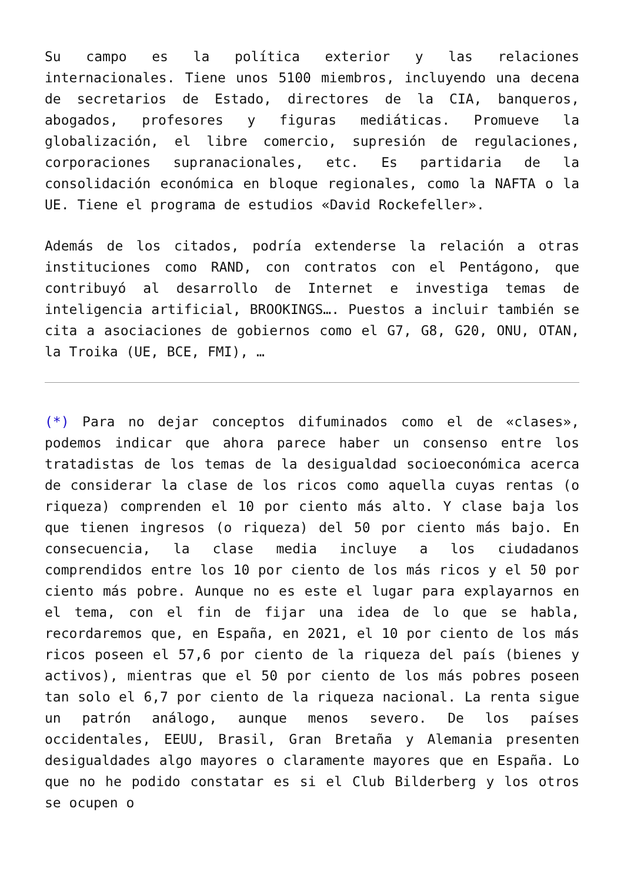Su campo es la política exterior y las relaciones internacionales. Tiene unos 5100 miembros, incluyendo una decena de secretarios de Estado, directores de la CIA, banqueros, abogados, profesores y figuras mediáticas. Promueve la globalización, el libre comercio, supresión de regulaciones, corporaciones supranacionales, etc. Es partidaria de la consolidación económica en bloque regionales, como la NAFTA o la UE. Tiene el programa de estudios «David Rockefeller».
Además de los citados, podría extenderse la relación a otras instituciones como RAND, con contratos con el Pentágono, que contribuyó al desarrollo de Internet e investiga temas de inteligencia artificial, BROOKINGS…. Puestos a incluir también se cita a asociaciones de gobiernos como el G7, G8, G20, ONU, OTAN, la Troika (UE, BCE, FMI), …
(*) Para no dejar conceptos difuminados como el de «clases», podemos indicar que ahora parece haber un consenso entre los tratadistas de los temas de la desigualdad socioeconómica acerca de considerar la clase de los ricos como aquella cuyas rentas (o riqueza) comprenden el 10 por ciento más alto. Y clase baja los que tienen ingresos (o riqueza) del 50 por ciento más bajo. En consecuencia, la clase media incluye a los ciudadanos comprendidos entre los 10 por ciento de los más ricos y el 50 por ciento más pobre. Aunque no es este el lugar para explayarnos en el tema, con el fin de fijar una idea de lo que se habla, recordaremos que, en España, en 2021, el 10 por ciento de los más ricos poseen el 57,6 por ciento de la riqueza del país (bienes y activos), mientras que el 50 por ciento de los más pobres poseen tan solo el 6,7 por ciento de la riqueza nacional. La renta sigue un patrón análogo, aunque menos severo. De los países occidentales, EEUU, Brasil, Gran Bretaña y Alemania presenten desigualdades algo mayores o claramente mayores que en España. Lo que no he podido constatar es si el Club Bilderberg y los otros se ocupen o